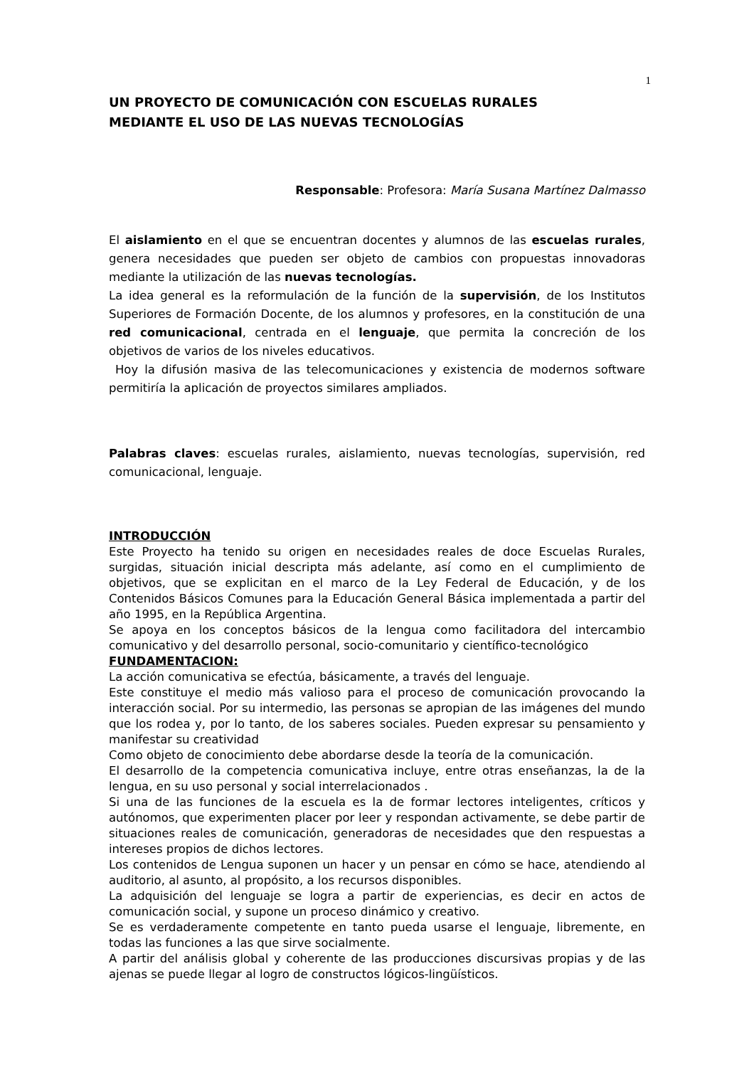1
UN PROYECTO DE COMUNICACIÓN CON ESCUELAS RURALES
MEDIANTE EL USO DE LAS NUEVAS TECNOLOGÍAS
Responsable: Profesora: María Susana Martínez Dalmasso
El aislamiento en el que se encuentran docentes y alumnos de las escuelas rurales, genera necesidades que pueden ser objeto de cambios con propuestas innovadoras mediante la utilización de las nuevas tecnologías.
La idea general es la reformulación de la función de la supervisión, de los Institutos Superiores de Formación Docente, de los alumnos y profesores, en la constitución de una red comunicacional, centrada en el lenguaje, que permita la concreción de los objetivos de varios de los niveles educativos.
Hoy la difusión masiva de las telecomunicaciones y existencia de modernos software permitiría la aplicación de proyectos similares ampliados.
Palabras claves: escuelas rurales, aislamiento, nuevas tecnologías, supervisión, red comunicacional, lenguaje.
INTRODUCCIÓN
Este Proyecto ha tenido su origen en necesidades reales de doce Escuelas Rurales, surgidas, situación inicial descripta más adelante, así como en el cumplimiento de objetivos, que se explicitan en el marco de la Ley Federal de Educación, y de los Contenidos Básicos Comunes para la Educación General Básica implementada a partir del año 1995, en la República Argentina.
Se apoya en los conceptos básicos de la lengua como facilitadora del intercambio comunicativo y del desarrollo personal, socio-comunitario y científico-tecnológico
FUNDAMENTACION:
La acción comunicativa se efectúa, básicamente, a través del lenguaje.
Este constituye el medio más valioso para el proceso de comunicación provocando la interacción social. Por su intermedio, las personas se apropian de las imágenes del mundo que los rodea y, por lo tanto, de los saberes sociales. Pueden expresar su pensamiento y manifestar su creatividad
Como objeto de conocimiento debe abordarse desde la teoría de la comunicación.
El desarrollo de la competencia comunicativa incluye, entre otras enseñanzas, la de la lengua, en su uso personal y social interrelacionados .
Si una de las funciones de la escuela es la de formar lectores inteligentes, críticos y autónomos, que experimenten placer por leer y respondan activamente, se debe partir de situaciones reales de comunicación, generadoras de necesidades que den respuestas a intereses propios de dichos lectores.
Los contenidos de Lengua suponen un hacer y un pensar en cómo se hace, atendiendo al auditorio, al asunto, al propósito, a los recursos disponibles.
La adquisición del lenguaje se logra a partir de experiencias, es decir en actos de comunicación social, y supone un proceso dinámico y creativo.
Se es verdaderamente competente en tanto pueda usarse el lenguaje, libremente, en todas las funciones a las que sirve socialmente.
A partir del análisis global y coherente de las producciones discursivas propias y de las ajenas se puede llegar al logro de constructos lógicos-lingüísticos.